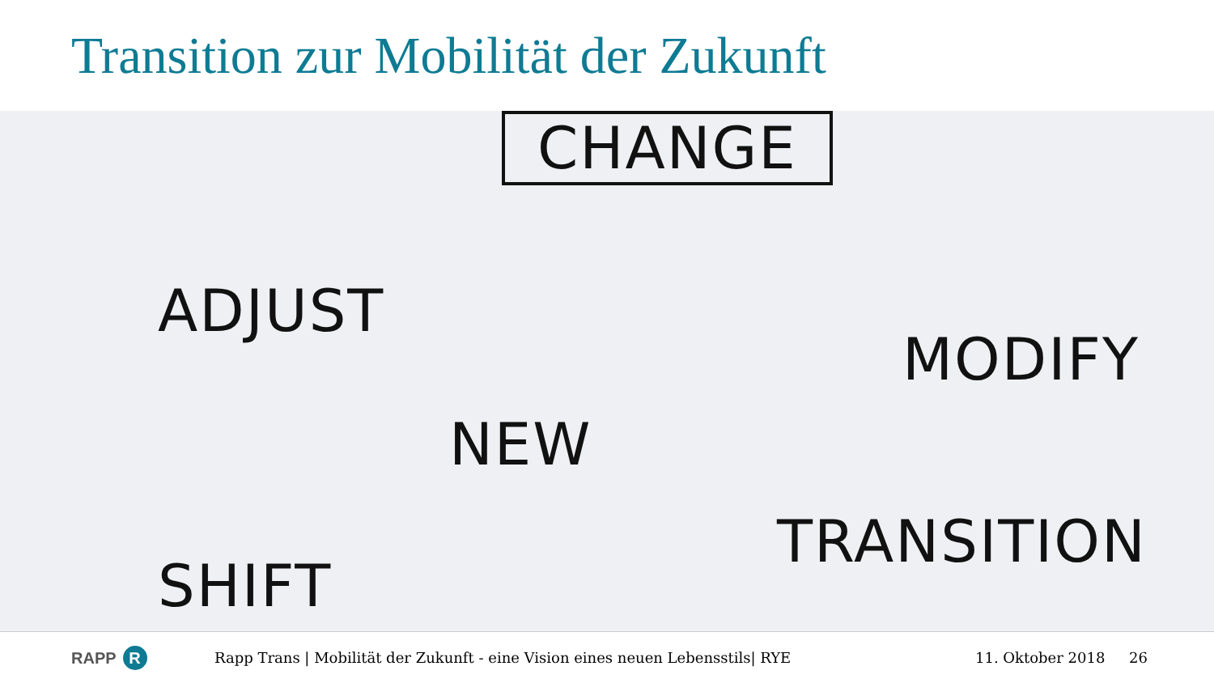Transition zur Mobilität der Zukunft
CHANGE
ADJUST
NEW
MODIFY
SHIFT
TRANSITION
RAPP R
Rapp Trans | Mobilität der Zukunft - eine Vision eines neuen Lebensstils| RYE 11. Oktober 2018 26